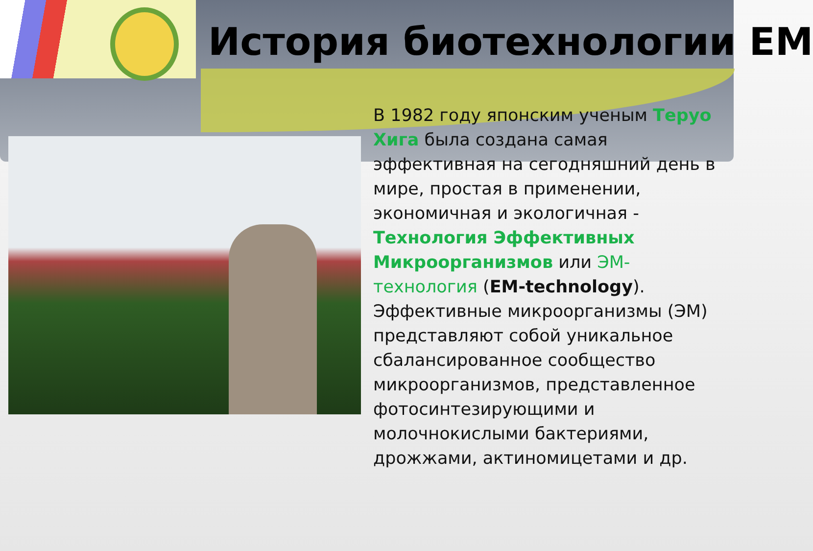История биотехнологии ЕМ
В 1982 году японским ученым Теруо Хига была создана самая эффективная на сегодняшний день в мире, простая в применении, экономичная и экологичная - Технология Эффективных Микроорганизмов или ЭМ-технология (EM-technology). Эффективные микроорганизмы (ЭМ) представляют собой уникальное сбалансированное сообщество микроорганизмов, представленное фотосинтезирующими и молочнокислыми бактериями, дрожжами, актиномицетами и др.